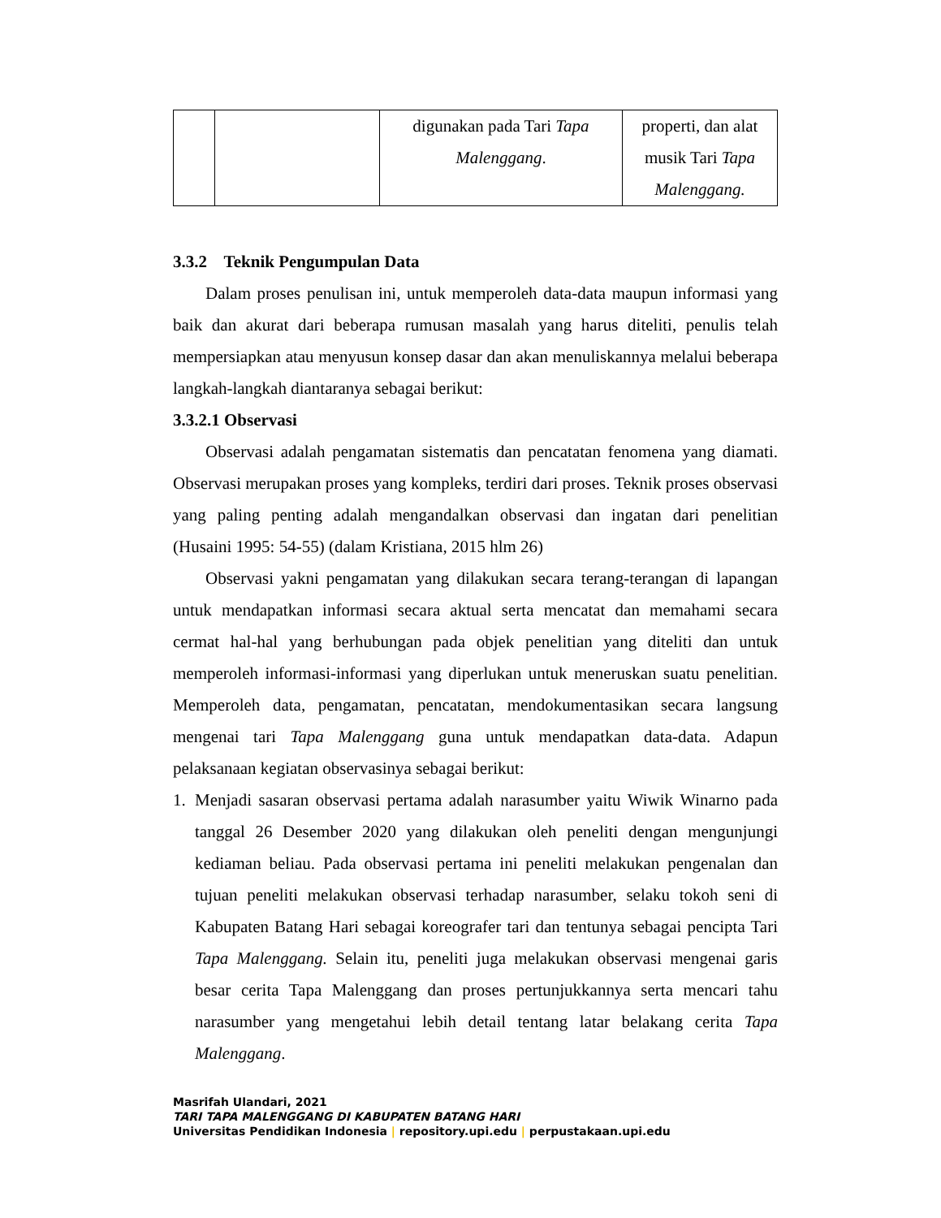| | | digunakan pada Tari Tapa Malenggang . | properti, dan alat musik Tari Tapa Malenggang. |
3.3.2 Teknik Pengumpulan Data
Dalam proses penulisan ini, untuk memperoleh data-data maupun informasi yang baik dan akurat dari beberapa rumusan masalah yang harus diteliti, penulis telah mempersiapkan atau menyusun konsep dasar dan akan menuliskannya melalui beberapa langkah-langkah diantaranya sebagai berikut:
3.3.2.1 Observasi
Observasi adalah pengamatan sistematis dan pencatatan fenomena yang diamati. Observasi merupakan proses yang kompleks, terdiri dari proses. Teknik proses observasi yang paling penting adalah mengandalkan observasi dan ingatan dari penelitian (Husaini 1995: 54-55) (dalam Kristiana, 2015 hlm 26)
Observasi yakni pengamatan yang dilakukan secara terang-terangan di lapangan untuk mendapatkan informasi secara aktual serta mencatat dan memahami secara cermat hal-hal yang berhubungan pada objek penelitian yang diteliti dan untuk memperoleh informasi-informasi yang diperlukan untuk meneruskan suatu penelitian. Memperoleh data, pengamatan, pencatatan, mendokumentasikan secara langsung mengenai tari Tapa Malenggang guna untuk mendapatkan data-data. Adapun pelaksanaan kegiatan observasinya sebagai berikut:
1. Menjadi sasaran observasi pertama adalah narasumber yaitu Wiwik Winarno pada tanggal 26 Desember 2020 yang dilakukan oleh peneliti dengan mengunjungi kediaman beliau. Pada observasi pertama ini peneliti melakukan pengenalan dan tujuan peneliti melakukan observasi terhadap narasumber, selaku tokoh seni di Kabupaten Batang Hari sebagai koreografer tari dan tentunya sebagai pencipta Tari Tapa Malenggang. Selain itu, peneliti juga melakukan observasi mengenai garis besar cerita Tapa Malenggang dan proses pertunjukkannya serta mencari tahu narasumber yang mengetahui lebih detail tentang latar belakang cerita Tapa Malenggang.
Masrifah Ulandari, 2021
TARI TAPA MALENGGANG DI KABUPATEN BATANG HARI
Universitas Pendidikan Indonesia | repository.upi.edu | perpustakaan.upi.edu